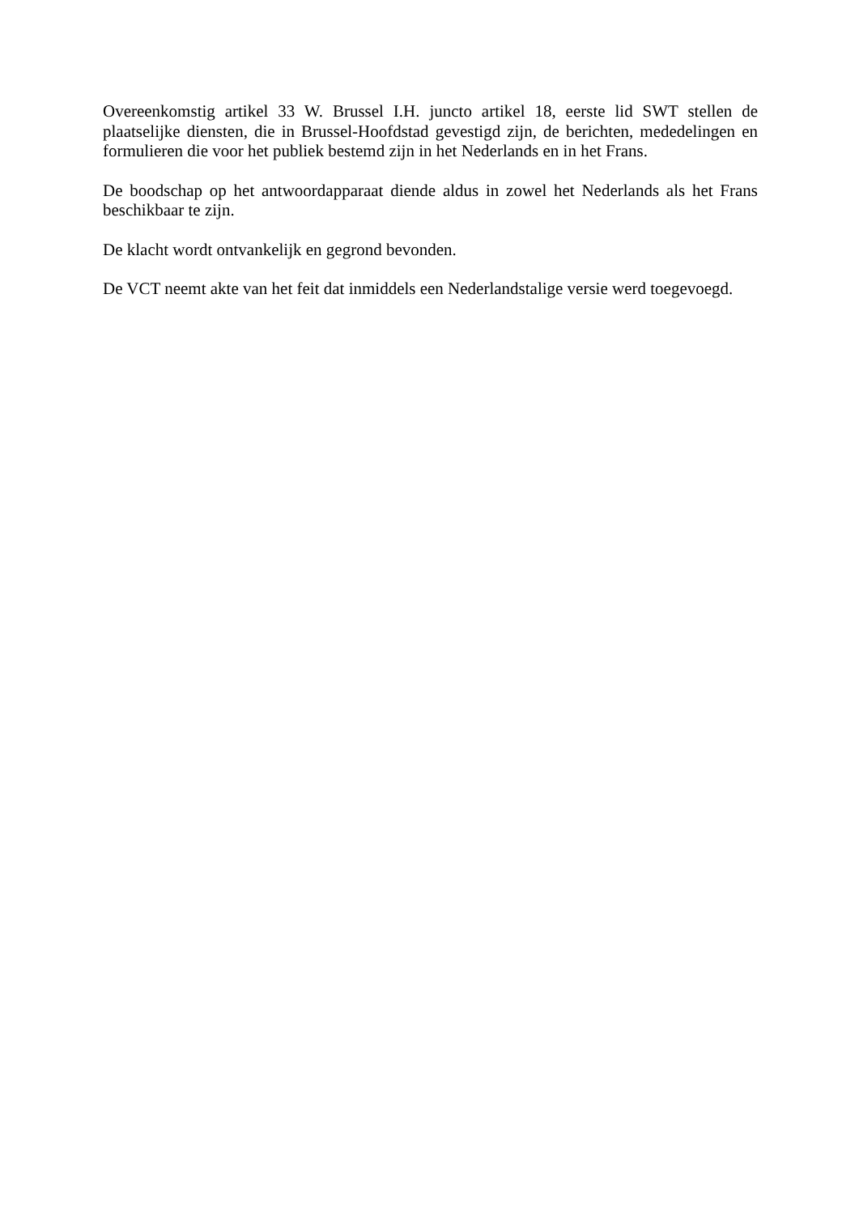Overeenkomstig artikel 33 W. Brussel I.H. juncto artikel 18, eerste lid SWT stellen de plaatselijke diensten, die in Brussel-Hoofdstad gevestigd zijn, de berichten, mededelingen en formulieren die voor het publiek bestemd zijn in het Nederlands en in het Frans.
De boodschap op het antwoordapparaat diende aldus in zowel het Nederlands als het Frans beschikbaar te zijn.
De klacht wordt ontvankelijk en gegrond bevonden.
De VCT neemt akte van het feit dat inmiddels een Nederlandstalige versie werd toegevoegd.